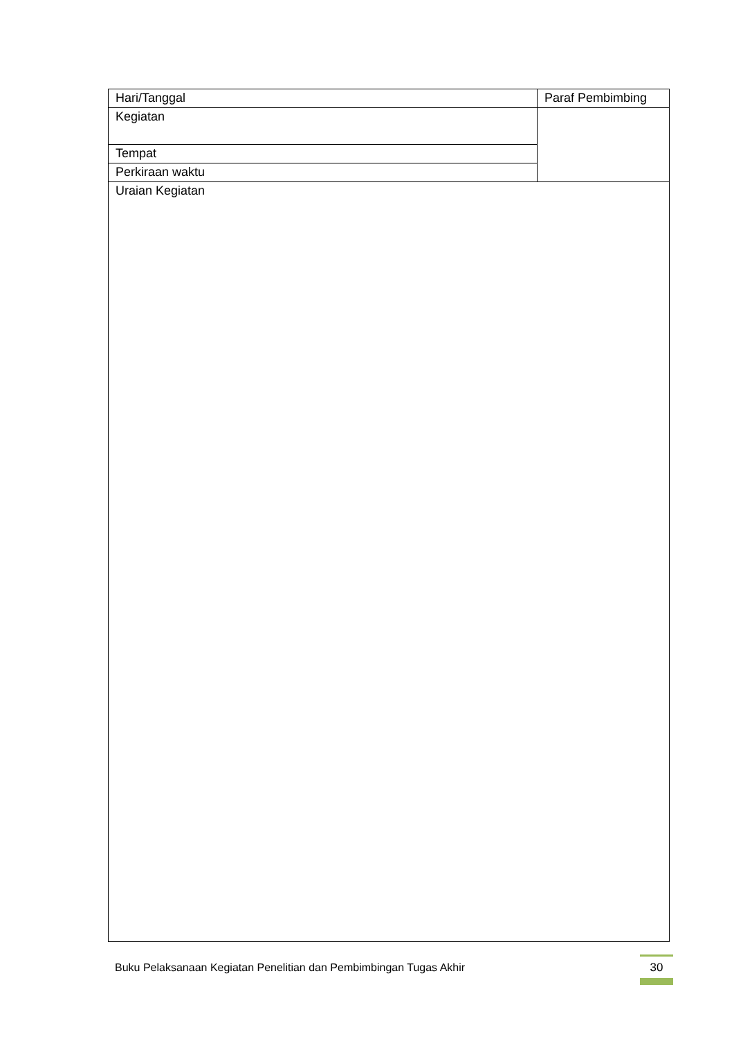| Hari/Tanggal | Paraf Pembimbing |
| Kegiatan | |
| Tempat | |
| Perkiraan waktu | |
| Uraian Kegiatan | |
Buku Pelaksanaan Kegiatan Penelitian dan Pembimbingan Tugas Akhir
30